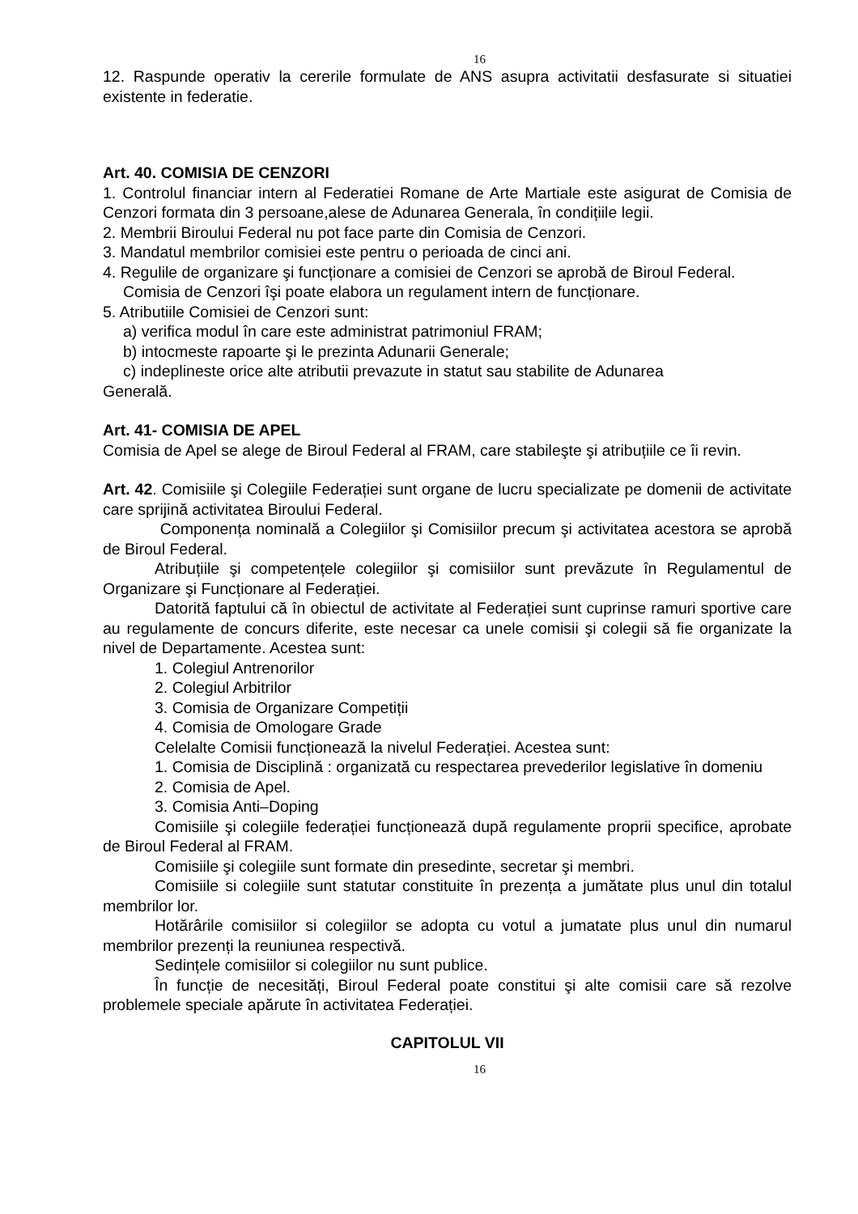16
12. Raspunde operativ la cererile formulate de ANS asupra activitatii desfasurate si situatiei existente in federatie.
Art. 40. COMISIA DE CENZORI
1. Controlul financiar intern al Federatiei Romane de Arte Martiale este asigurat de Comisia de Cenzori formata din 3 persoane,alese de Adunarea Generala, în condițiile legii.
2. Membrii Biroului Federal nu pot face parte din Comisia de Cenzori.
3. Mandatul membrilor comisiei este pentru o perioada de cinci ani.
4. Regulile de organizare şi funcționare a comisiei de Cenzori se aprobă de Biroul Federal.
Comisia de Cenzori îşi poate elabora un regulament intern de funcționare.
5. Atributiile Comisiei de Cenzori sunt:
a) verifica modul în care este administrat patrimoniul FRAM;
b) intocmeste rapoarte şi le prezinta Adunarii Generale;
c) indeplineste orice alte atributii prevazute in statut sau stabilite de Adunarea
Generală.
Art. 41- COMISIA DE APEL
Comisia de Apel se alege de Biroul Federal al FRAM, care stabileşte şi atribuțiile ce îi revin.
Art. 42. Comisiile şi Colegiile Federației sunt organe de lucru specializate pe domenii de activitate care sprijină activitatea Biroului Federal.
Componența nominală a Colegiilor şi Comisiilor precum şi activitatea acestora se aprobă de Biroul Federal.
Atribuțiile şi competențele colegiilor şi comisiilor sunt prevăzute în Regulamentul de Organizare şi Funcționare al Federației.
Datorită faptului că în obiectul de activitate al Federației sunt cuprinse ramuri sportive care au regulamente de concurs diferite, este necesar ca unele comisii şi colegii să fie organizate la nivel de Departamente. Acestea sunt:
1. Colegiul Antrenorilor
2. Colegiul Arbitrilor
3. Comisia de Organizare Competiții
4. Comisia de Omologare Grade
Celelalte Comisii funcționează la nivelul Federației. Acestea sunt:
1. Comisia de Disciplină : organizată cu respectarea prevederilor legislative în domeniu
2. Comisia de Apel.
3. Comisia Anti–Doping
Comisiile şi colegiile federației funcționează după regulamente proprii specifice, aprobate de Biroul Federal al FRAM.
Comisiile şi colegiile sunt formate din presedinte, secretar şi membri.
Comisiile si colegiile sunt statutar constituite în prezența a jumătate plus unul din totalul membrilor lor.
Hotărârile comisiilor si colegiilor se adopta cu votul a jumatate plus unul din numarul membrilor prezenți la reuniunea respectivă.
Sedințele comisiilor si colegiilor nu sunt publice.
În funcție de necesități, Biroul Federal poate constitui şi alte comisii care să rezolve problemele speciale apărute în activitatea Federației.
CAPITOLUL VII
16